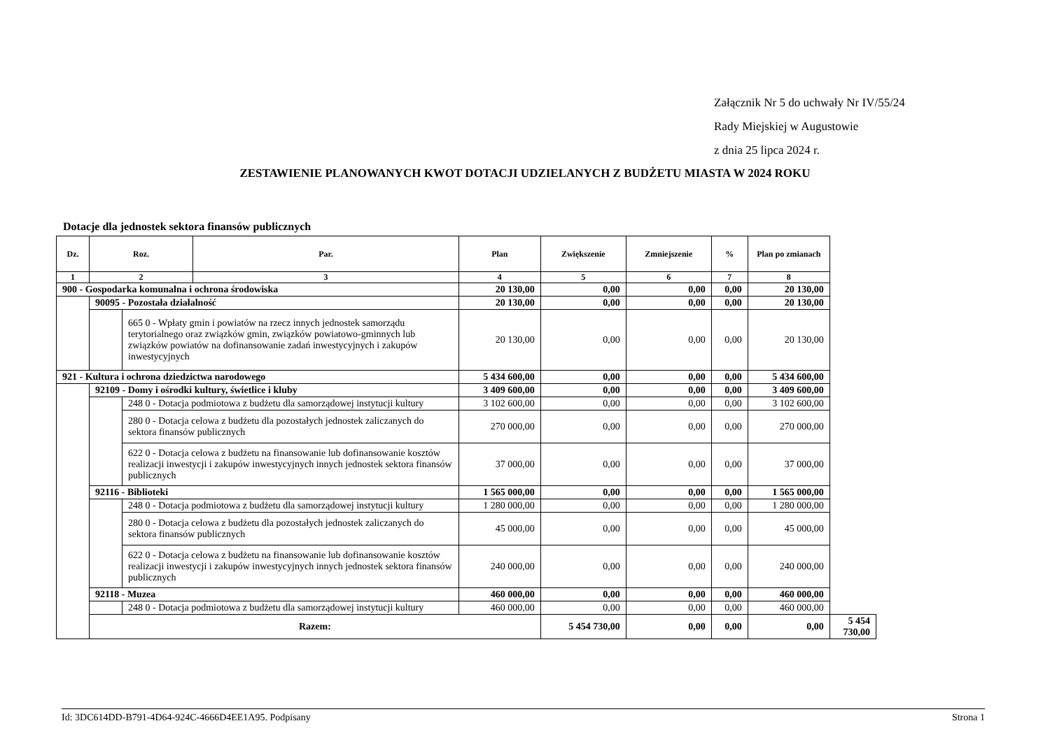Załącznik Nr 5 do uchwały Nr IV/55/24
Rady Miejskiej w Augustowie
z dnia 25 lipca 2024 r.
ZESTAWIENIE PLANOWANYCH KWOT DOTACJI UDZIELANYCH Z BUDŻETU MIASTA W 2024 ROKU
Dotacje dla jednostek sektora finansów publicznych
| Dz. | Roz. | | Par. | Plan | Zwiększenie | Zmniejszenie | % | Plan po zmianach | |
| --- | --- | --- | --- | --- | --- | --- | --- | --- | --- |
| 1 | 2 | | 3 | 4 | 5 | 6 | 7 | 8 | |
| 900 - Gospodarka komunalna i ochrona środowiska | | | | 20 130,00 | 0,00 | 0,00 | 0,00 | 20 130,00 | |
| | 90095 - Pozostała działalność | | | 20 130,00 | 0,00 | 0,00 | 0,00 | 20 130,00 | |
| | | 665 0 - Wpłaty gmin i powiatów na rzecz innych jednostek samorządu terytorialnego oraz związków gmin, związków powiatowo-gminnych lub związków powiatów na dofinansowanie zadań inwestycyjnych i zakupów inwestycyjnych | | 20 130,00 | 0,00 | 0,00 | 0,00 | 20 130,00 | |
| 921 - Kultura i ochrona dziedzictwa narodowego | | | | 5 434 600,00 | 0,00 | 0,00 | 0,00 | 5 434 600,00 | |
| | 92109 - Domy i ośrodki kultury, świetlice i kluby | | | 3 409 600,00 | 0,00 | 0,00 | 0,00 | 3 409 600,00 | |
| | | 248 0 - Dotacja podmiotowa z budżetu dla samorządowej instytucji kultury | | 3 102 600,00 | 0,00 | 0,00 | 0,00 | 3 102 600,00 | |
| | | 280 0 - Dotacja celowa z budżetu dla pozostałych jednostek zaliczanych do sektora finansów publicznych | | 270 000,00 | 0,00 | 0,00 | 0,00 | 270 000,00 | |
| | | 622 0 - Dotacja celowa z budżetu na finansowanie lub dofinansowanie kosztów realizacji inwestycji i zakupów inwestycyjnych innych jednostek sektora finansów publicznych | | 37 000,00 | 0,00 | 0,00 | 0,00 | 37 000,00 | |
| | 92116 - Biblioteki | | | 1 565 000,00 | 0,00 | 0,00 | 0,00 | 1 565 000,00 | |
| | | 248 0 - Dotacja podmiotowa z budżetu dla samorządowej instytucji kultury | | 1 280 000,00 | 0,00 | 0,00 | 0,00 | 1 280 000,00 | |
| | | 280 0 - Dotacja celowa z budżetu dla pozostałych jednostek zaliczanych do sektora finansów publicznych | | 45 000,00 | 0,00 | 0,00 | 0,00 | 45 000,00 | |
| | | 622 0 - Dotacja celowa z budżetu na finansowanie lub dofinansowanie kosztów realizacji inwestycji i zakupów inwestycyjnych innych jednostek sektora finansów publicznych | | 240 000,00 | 0,00 | 0,00 | 0,00 | 240 000,00 | |
| | 92118 - Muzea | | | 460 000,00 | 0,00 | 0,00 | 0,00 | 460 000,00 | |
| | | 248 0 - Dotacja podmiotowa z budżetu dla samorządowej instytucji kultury | | 460 000,00 | 0,00 | 0,00 | 0,00 | 460 000,00 | |
| | Razem: | | | | 5 454 730,00 | 0,00 | 0,00 | 0,00 | 5 454 730,00 |
Id: 3DC614DD-B791-4D64-924C-4666D4EE1A95. Podpisany Strona 1